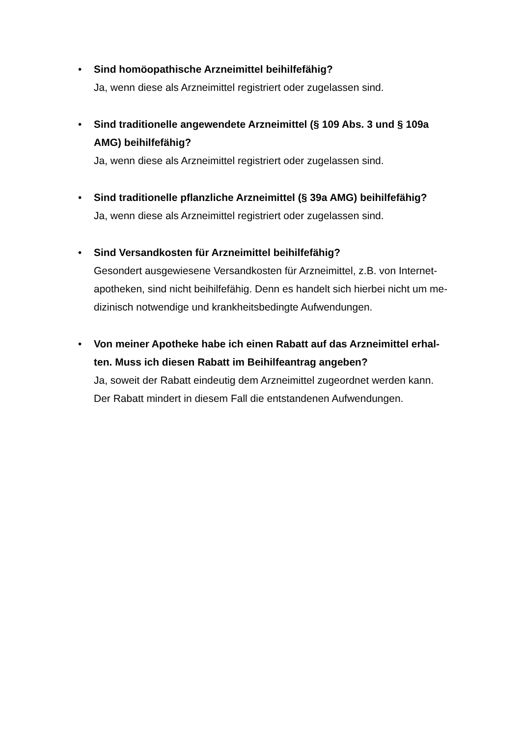•
Sind homöopathische Arzneimittel beihilfefähig?
Ja, wenn diese als Arzneimittel registriert oder zugelassen sind.
•
Sind traditionelle angewendete Arzneimittel (§ 109 Abs. 3 und § 109a AMG) beihilfefähig?
Ja, wenn diese als Arzneimittel registriert oder zugelassen sind.
•
Sind traditionelle pflanzliche Arzneimittel (§ 39a AMG) beihilfefähig?
Ja, wenn diese als Arzneimittel registriert oder zugelassen sind.
•
Sind Versandkosten für Arzneimittel beihilfefähig?
Gesondert ausgewiesene Versandkosten für Arzneimittel, z.B. von Internet-apotheken, sind nicht beihilfefähig. Denn es handelt sich hierbei nicht um me-dizinisch notwendige und krankheitsbedingte Aufwendungen.
•
Von meiner Apotheke habe ich einen Rabatt auf das Arzneimittel erhal-ten. Muss ich diesen Rabatt im Beihilfeantrag angeben?
Ja, soweit der Rabatt eindeutig dem Arzneimittel zugeordnet werden kann.
Der Rabatt mindert in diesem Fall die entstandenen Aufwendungen.